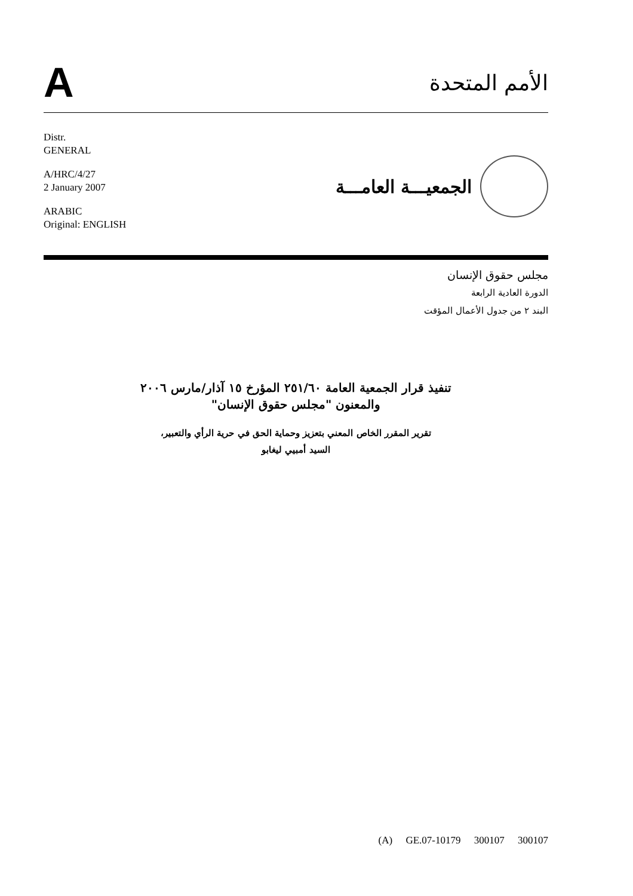A
الأمم المتحدة
Distr.
GENERAL
A/HRC/4/27
2 January 2007
ARABIC
Original: ENGLISH
الجمعيـــة العامـــة
مجلس حقوق الإنسان
الدورة العادية الرابعة
البند ٢ من جدول الأعمال المؤقت
تنفيذ قرار الجمعية العامة ٢٥١/٦٠ المؤرخ ١٥ آذار/مارس ٢٠٠٦
والمعنون "مجلس حقوق الإنسان"
تقرير المقرر الخاص المعني بتعزيز وحماية الحق في حرية الرأي والتعبير،
السيد أمبيي ليغابو
(A) GE.07-10179 300107 300107